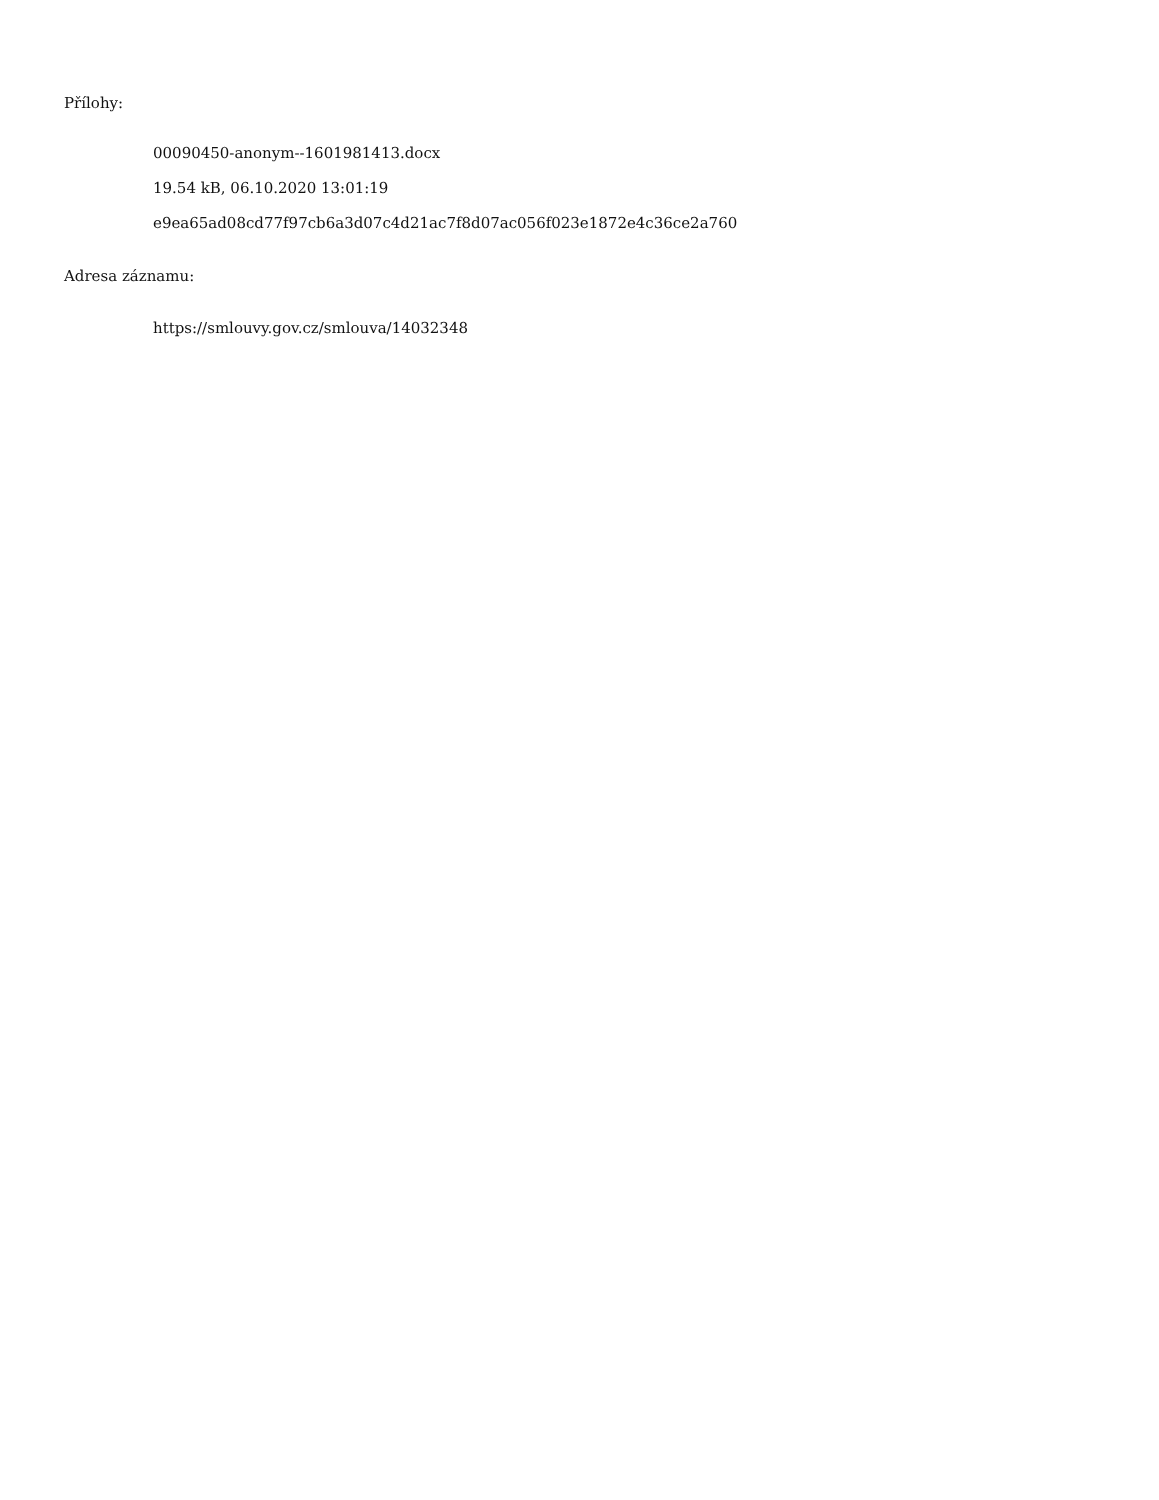Přílohy:
00090450-anonym--1601981413.docx
19.54 kB, 06.10.2020 13:01:19
e9ea65ad08cd77f97cb6a3d07c4d21ac7f8d07ac056f023e1872e4c36ce2a760
Adresa záznamu:
https://smlouvy.gov.cz/smlouva/14032348